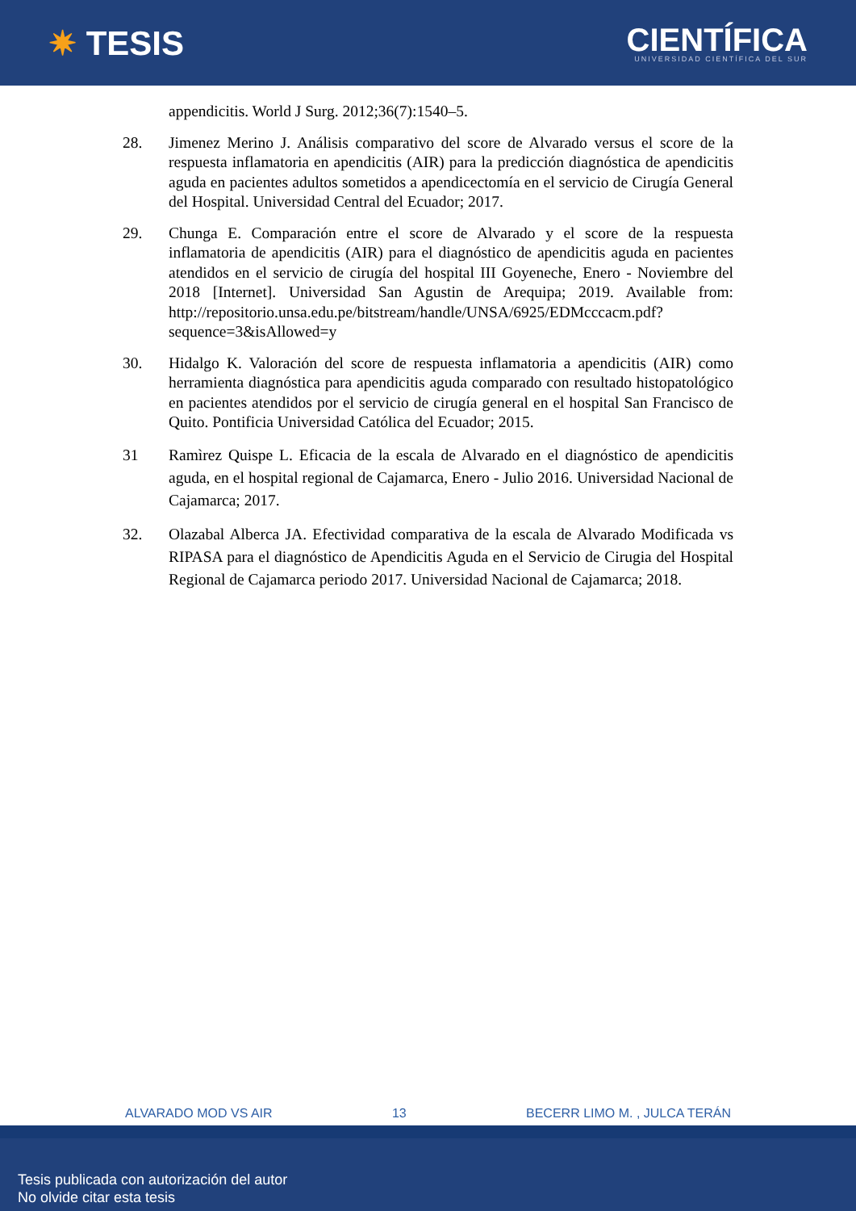✷ TESIS
CIENTÍFICA
UNIVERSIDAD CIENTÍFICA DEL SUR
appendicitis. World J Surg. 2012;36(7):1540–5.
28. Jimenez Merino J. Análisis comparativo del score de Alvarado versus el score de la respuesta inflamatoria en apendicitis (AIR) para la predicción diagnóstica de apendicitis aguda en pacientes adultos sometidos a apendicectomía en el servicio de Cirugía General del Hospital. Universidad Central del Ecuador; 2017.
29. Chunga E. Comparación entre el score de Alvarado y el score de la respuesta inflamatoria de apendicitis (AIR) para el diagnóstico de apendicitis aguda en pacientes atendidos en el servicio de cirugía del hospital III Goyeneche, Enero - Noviembre del 2018 [Internet]. Universidad San Agustin de Arequipa; 2019. Available from: http://repositorio.unsa.edu.pe/bitstream/handle/UNSA/6925/EDMcccacm.pdf?sequence=3&isAllowed=y
30. Hidalgo K. Valoración del score de respuesta inflamatoria a apendicitis (AIR) como herramienta diagnóstica para apendicitis aguda comparado con resultado histopatológico en pacientes atendidos por el servicio de cirugía general en el hospital San Francisco de Quito. Pontificia Universidad Católica del Ecuador; 2015.
31 Ramìrez Quispe L. Eficacia de la escala de Alvarado en el diagnóstico de apendicitis aguda, en el hospital regional de Cajamarca, Enero - Julio 2016. Universidad Nacional de Cajamarca; 2017.
32. Olazabal Alberca JA. Efectividad comparativa de la escala de Alvarado Modificada vs RIPASA para el diagnóstico de Apendicitis Aguda en el Servicio de Cirugia del Hospital Regional de Cajamarca periodo 2017. Universidad Nacional de Cajamarca; 2018.
ALVARADO MOD VS AIR 13 BECERR LIMO M. , JULCA TERÁN
Tesis publicada con autorización del autor
No olvide citar esta tesis